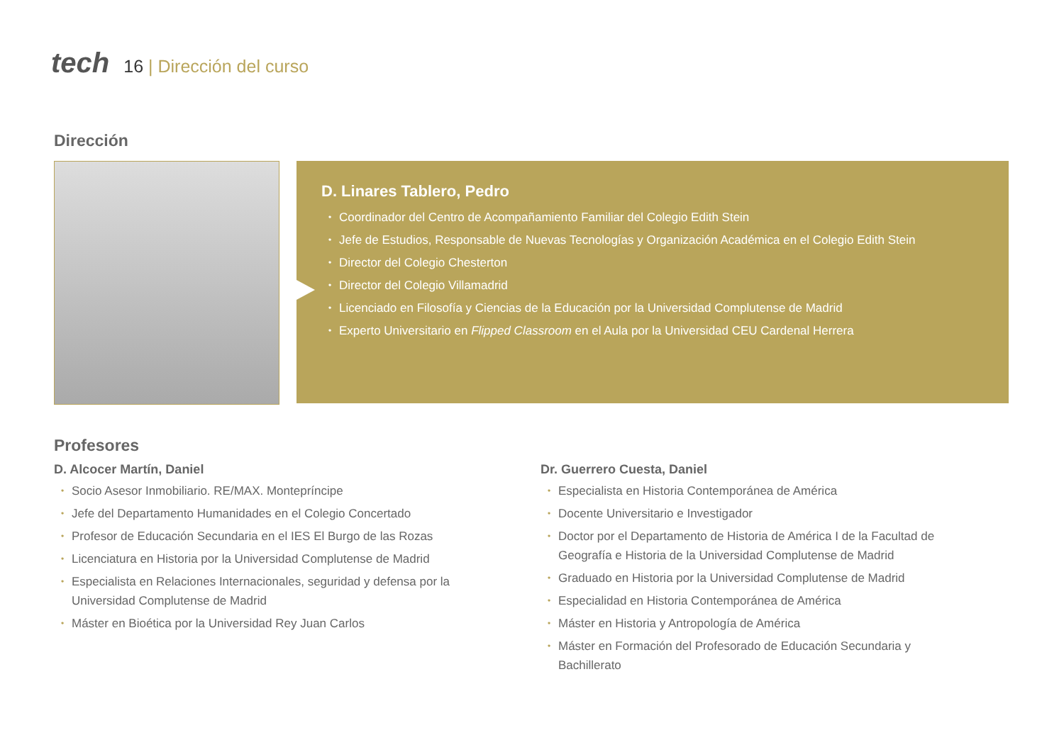tech
16 | Dirección del curso
Dirección
D. Linares Tablero, Pedro
Coordinador del Centro de Acompañamiento Familiar del Colegio Edith Stein
Jefe de Estudios, Responsable de Nuevas Tecnologías y Organización Académica en el Colegio Edith Stein
Director del Colegio Chesterton
Director del Colegio Villamadrid
Licenciado en Filosofía y Ciencias de la Educación por la Universidad Complutense de Madrid
Experto Universitario en Flipped Classroom en el Aula por la Universidad CEU Cardenal Herrera
Profesores
D. Alcocer Martín, Daniel
Socio Asesor Inmobiliario. RE/MAX. Montepríncipe
Jefe del Departamento Humanidades en el Colegio Concertado
Profesor de Educación Secundaria en el IES El Burgo de las Rozas
Licenciatura en Historia por la Universidad Complutense de Madrid
Especialista en Relaciones Internacionales, seguridad y defensa por la Universidad Complutense de Madrid
Máster en Bioética por la Universidad Rey Juan Carlos
Dr. Guerrero Cuesta, Daniel
Especialista en Historia Contemporánea de América
Docente Universitario e Investigador
Doctor por el Departamento de Historia de América I de la Facultad de Geografía e Historia de la Universidad Complutense de Madrid
Graduado en Historia por la Universidad Complutense de Madrid
Especialidad en Historia Contemporánea de América
Máster en Historia y Antropología de América
Máster en Formación del Profesorado de Educación Secundaria y Bachillerato